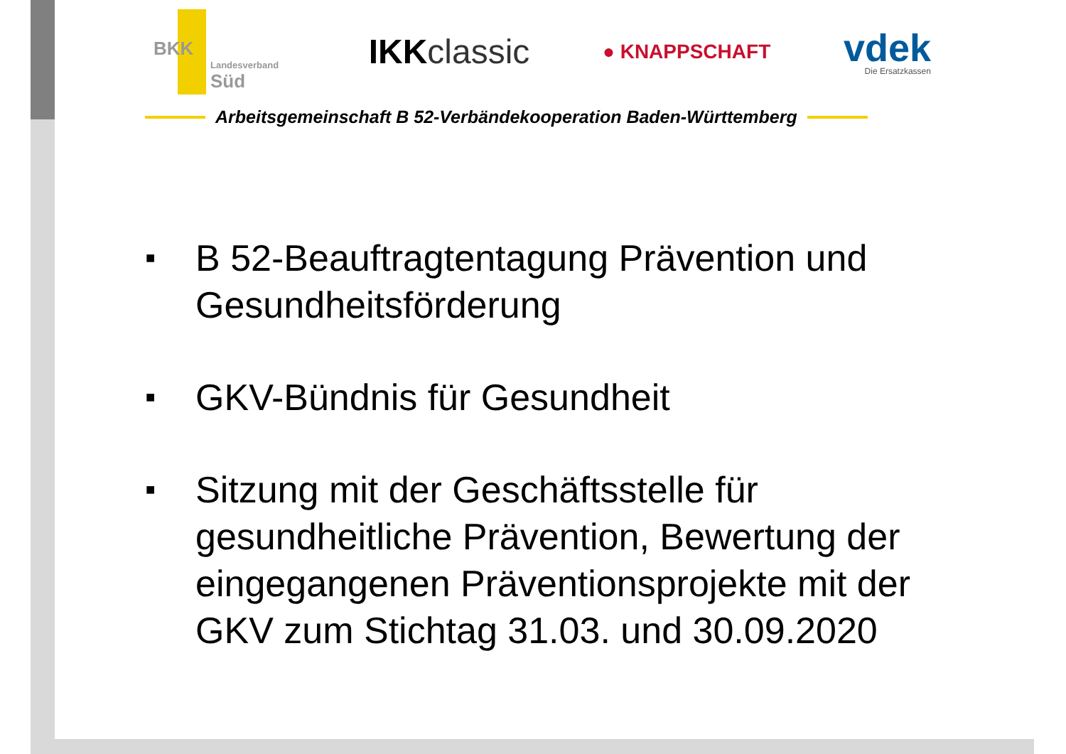BKK
Landesverband
Süd
IKKclassic
● KNAPPSCHAFT
vdek
Die Ersatzkassen
Arbeitsgemeinschaft B 52-Verbändekooperation Baden-Württemberg
■ B 52-Beauftragtentagung Prävention und Gesundheitsförderung
■ GKV-Bündnis für Gesundheit
■ Sitzung mit der Geschäftsstelle für gesundheitliche Prävention, Bewertung der eingegangenen Präventionsprojekte mit der GKV zum Stichtag 31.03. und 30.09.2020